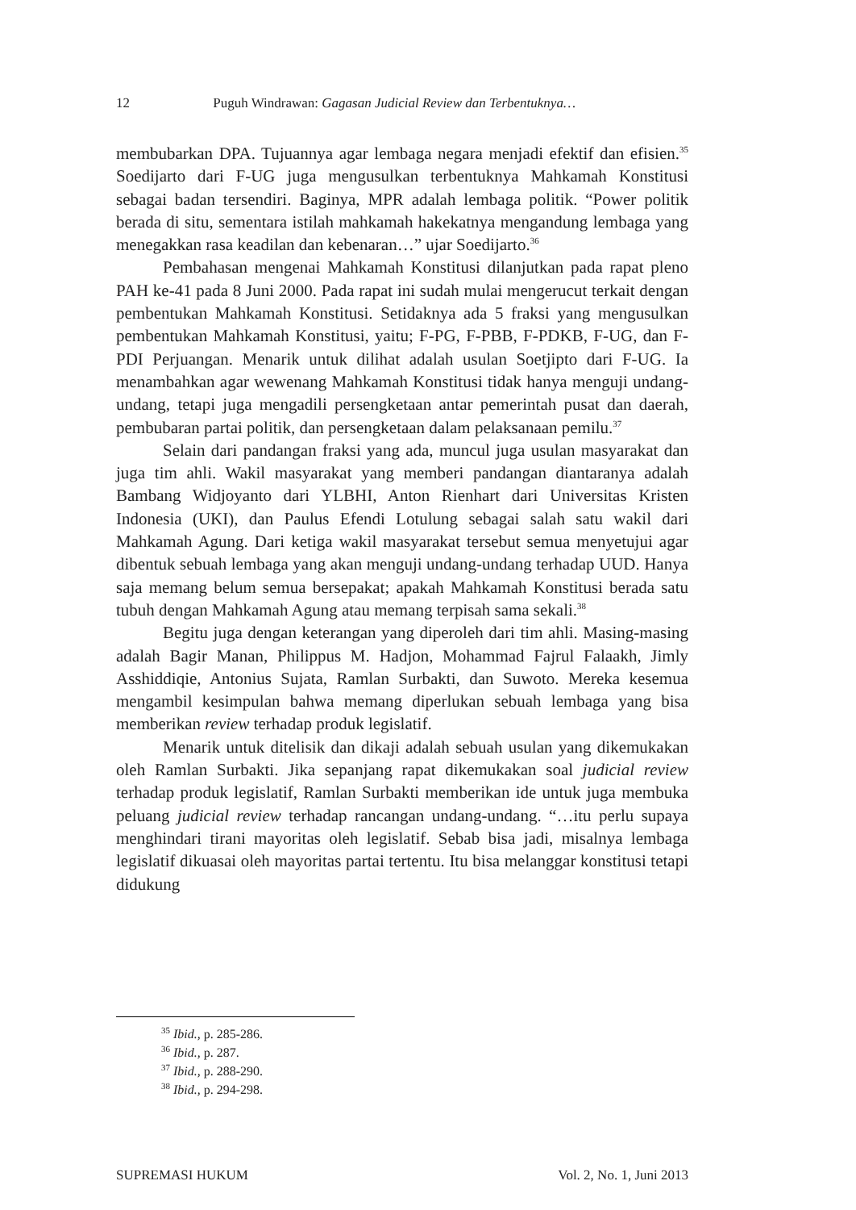12 Puguh Windrawan: Gagasan Judicial Review dan Terbentuknya…
membubarkan DPA. Tujuannya agar lembaga negara menjadi efektif dan efisien.<sup>35</sup> Soedijarto dari F-UG juga mengusulkan terbentuknya Mahkamah Konstitusi sebagai badan tersendiri. Baginya, MPR adalah lembaga politik. “Power politik berada di situ, sementara istilah mahkamah hakekatnya mengandung lembaga yang menegakkan rasa keadilan dan kebenaran…” ujar Soedijarto.<sup>36</sup>
Pembahasan mengenai Mahkamah Konstitusi dilanjutkan pada rapat pleno PAH ke-41 pada 8 Juni 2000. Pada rapat ini sudah mulai mengerucut terkait dengan pembentukan Mahkamah Konstitusi. Setidaknya ada 5 fraksi yang mengusulkan pembentukan Mahkamah Konstitusi, yaitu; F-PG, F-PBB, F-PDKB, F-UG, dan F-PDI Perjuangan. Menarik untuk dilihat adalah usulan Soetjipto dari F-UG. Ia menambahkan agar wewenang Mahkamah Konstitusi tidak hanya menguji undang-undang, tetapi juga mengadili persengketaan antar pemerintah pusat dan daerah, pembubaran partai politik, dan persengketaan dalam pelaksanaan pemilu.<sup>37</sup>
Selain dari pandangan fraksi yang ada, muncul juga usulan masyarakat dan juga tim ahli. Wakil masyarakat yang memberi pandangan diantaranya adalah Bambang Widjoyanto dari YLBHI, Anton Rienhart dari Universitas Kristen Indonesia (UKI), dan Paulus Efendi Lotulung sebagai salah satu wakil dari Mahkamah Agung. Dari ketiga wakil masyarakat tersebut semua menyetujui agar dibentuk sebuah lembaga yang akan menguji undang-undang terhadap UUD. Hanya saja memang belum semua bersepakat; apakah Mahkamah Konstitusi berada satu tubuh dengan Mahkamah Agung atau memang terpisah sama sekali.<sup>38</sup>
Begitu juga dengan keterangan yang diperoleh dari tim ahli. Masing-masing adalah Bagir Manan, Philippus M. Hadjon, Mohammad Fajrul Falaakh, Jimly Asshiddiqie, Antonius Sujata, Ramlan Surbakti, dan Suwoto. Mereka kesemua mengambil kesimpulan bahwa memang diperlukan sebuah lembaga yang bisa memberikan review terhadap produk legislatif.
Menarik untuk ditelisik dan dikaji adalah sebuah usulan yang dikemukakan oleh Ramlan Surbakti. Jika sepanjang rapat dikemukakan soal judicial review terhadap produk legislatif, Ramlan Surbakti memberikan ide untuk juga membuka peluang judicial review terhadap rancangan undang-undang. “…itu perlu supaya menghindari tirani mayoritas oleh legislatif. Sebab bisa jadi, misalnya lembaga legislatif dikuasai oleh mayoritas partai tertentu. Itu bisa melanggar konstitusi tetapi didukung
<sup>35</sup> Ibid., p. 285-286.
<sup>36</sup> Ibid., p. 287.
<sup>37</sup> Ibid., p. 288-290.
<sup>38</sup> Ibid., p. 294-298.
SUPREMASI HUKUM Vol. 2, No. 1, Juni 2013